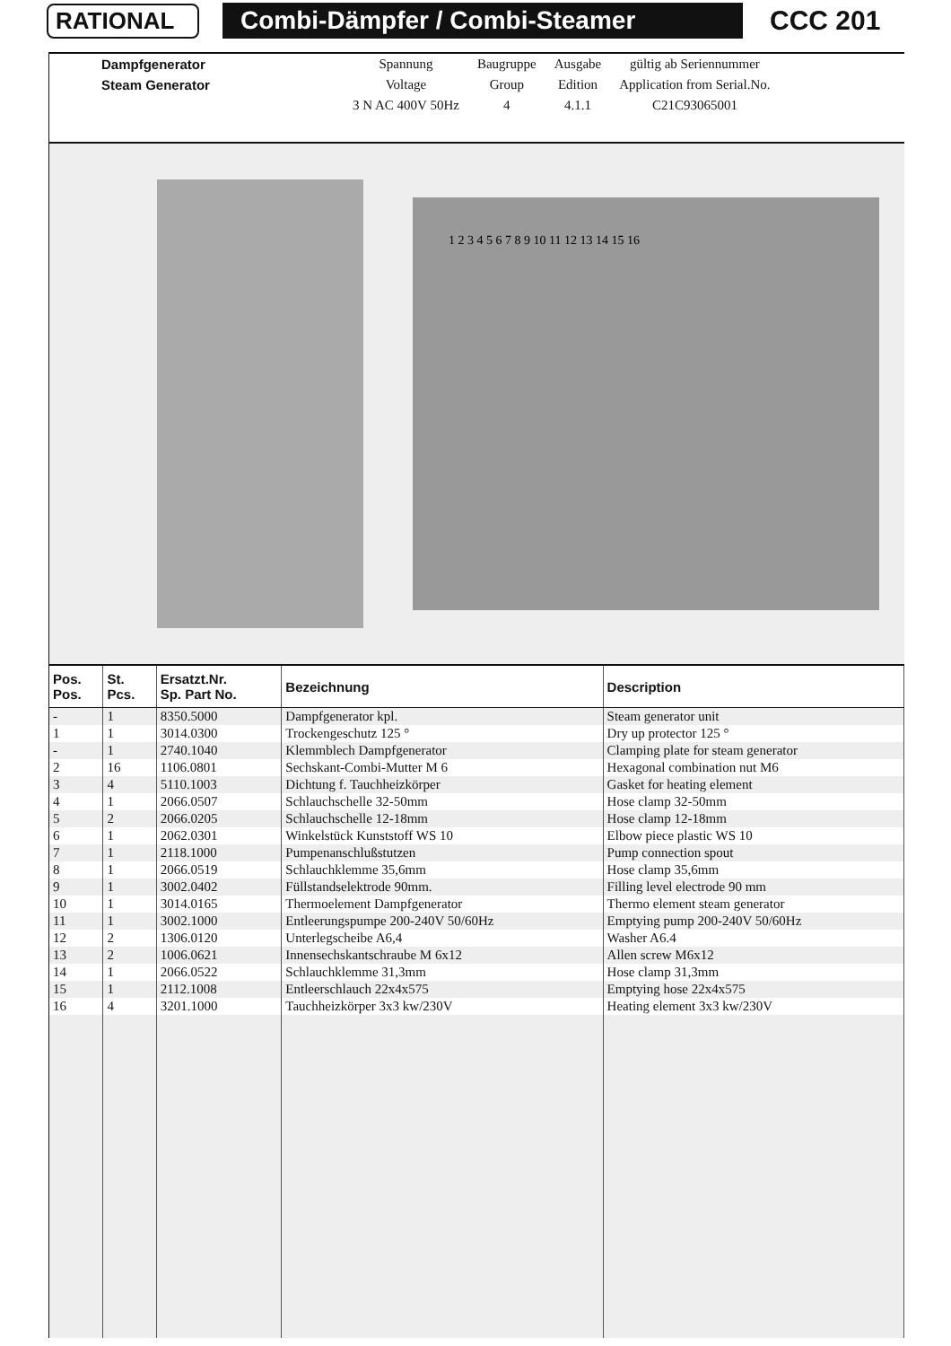RATIONAL Combi-Dämpfer / Combi-Steamer
CCC 201
| Dampfgenerator | Spannung | Baugruppe | Ausgabe | gültig ab Seriennummer |
| Steam Generator | Voltage | Group | Edition | Application from Serial.No. |
| | 3 N AC 400V 50Hz | 4 | 4.1.1 | C21C93065001 |
1 2 3 4 5 6 7 8 9 10 11 12 13 14 15 16
| Pos. Pos. | St. Pcs. | Ersatzt.Nr. Sp. Part No. | Bezeichnung | Description |
| --- | --- | --- | --- | --- |
| - | 1 | 8350.5000 | Dampfgenerator kpl. | Steam generator unit |
| 1 | 1 | 3014.0300 | Trockengeschutz 125 ° | Dry up protector 125 ° |
| - | 1 | 2740.1040 | Klemmblech Dampfgenerator | Clamping plate for steam generator |
| 2 | 16 | 1106.0801 | Sechskant-Combi-Mutter M 6 | Hexagonal combination nut M6 |
| 3 | 4 | 5110.1003 | Dichtung f. Tauchheizkörper | Gasket for heating element |
| 4 | 1 | 2066.0507 | Schlauchschelle 32-50mm | Hose clamp 32-50mm |
| 5 | 2 | 2066.0205 | Schlauchschelle 12-18mm | Hose clamp 12-18mm |
| 6 | 1 | 2062.0301 | Winkelstück Kunststoff WS 10 | Elbow piece plastic WS 10 |
| 7 | 1 | 2118.1000 | Pumpenanschlußstutzen | Pump connection spout |
| 8 | 1 | 2066.0519 | Schlauchklemme 35,6mm | Hose clamp 35,6mm |
| 9 | 1 | 3002.0402 | Füllstandselektrode 90mm. | Filling level electrode 90 mm |
| 10 | 1 | 3014.0165 | Thermoelement Dampfgenerator | Thermo element steam generator |
| 11 | 1 | 3002.1000 | Entleerungspumpe 200-240V 50/60Hz | Emptying pump 200-240V 50/60Hz |
| 12 | 2 | 1306.0120 | Unterlegscheibe A6,4 | Washer A6.4 |
| 13 | 2 | 1006.0621 | Innensechskantschraube M 6x12 | Allen screw M6x12 |
| 14 | 1 | 2066.0522 | Schlauchklemme 31,3mm | Hose clamp 31,3mm |
| 15 | 1 | 2112.1008 | Entleerschlauch 22x4x575 | Emptying hose 22x4x575 |
| 16 | 4 | 3201.1000 | Tauchheizkörper 3x3 kw/230V | Heating element 3x3 kw/230V |